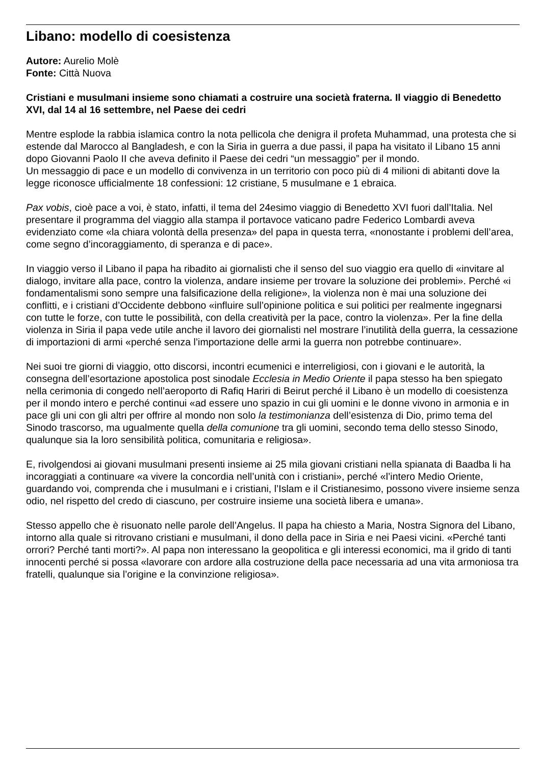Libano: modello di coesistenza
Autore: Aurelio Molè
Fonte: Città Nuova
Cristiani e musulmani insieme sono chiamati a costruire una società fraterna. Il viaggio di Benedetto XVI, dal 14 al 16 settembre, nel Paese dei cedri
Mentre esplode la rabbia islamica contro la nota pellicola che denigra il profeta Muhammad, una protesta che si estende dal Marocco al Bangladesh, e con la Siria in guerra a due passi, il papa ha visitato il Libano 15 anni dopo Giovanni Paolo II che aveva definito il Paese dei cedri “un messaggio” per il mondo.
Un messaggio di pace e un modello di convivenza in un territorio con poco più di 4 milioni di abitanti dove la legge riconosce ufficialmente 18 confessioni: 12 cristiane, 5 musulmane e 1 ebraica.
Pax vobis, cioè pace a voi, è stato, infatti, il tema del 24esimo viaggio di Benedetto XVI fuori dall’Italia. Nel presentare il programma del viaggio alla stampa il portavoce vaticano padre Federico Lombardi aveva evidenziato come «la chiara volontà della presenza» del papa in questa terra, «nonostante i problemi dell’area, come segno d’incoraggiamento, di speranza e di pace».
In viaggio verso il Libano il papa ha ribadito ai giornalisti che il senso del suo viaggio era quello di «invitare al dialogo, invitare alla pace, contro la violenza, andare insieme per trovare la soluzione dei problemi». Perché «i fondamentalismi sono sempre una falsificazione della religione», la violenza non è mai una soluzione dei conflitti, e i cristiani d’Occidente debbono «influire sull’opinione politica e sui politici per realmente ingegnarsi con tutte le forze, con tutte le possibilità, con della creatività per la pace, contro la violenza». Per la fine della violenza in Siria il papa vede utile anche il lavoro dei giornalisti nel mostrare l’inutilità della guerra, la cessazione di importazioni di armi «perché senza l’importazione delle armi la guerra non potrebbe continuare».
Nei suoi tre giorni di viaggio, otto discorsi, incontri ecumenici e interreligiosi, con i giovani e le autorità, la consegna dell’esortazione apostolica post sinodale Ecclesia in Medio Oriente il papa stesso ha ben spiegato nella cerimonia di congedo nell’aeroporto di Rafiq Hariri di Beirut perché il Libano è un modello di coesistenza per il mondo intero e perché continui «ad essere uno spazio in cui gli uomini e le donne vivono in armonia e in pace gli uni con gli altri per offrire al mondo non solo la testimonianza dell’esistenza di Dio, primo tema del Sinodo trascorso, ma ugualmente quella della comunione tra gli uomini, secondo tema dello stesso Sinodo, qualunque sia la loro sensibilità politica, comunitaria e religiosa».
E, rivolgendosi ai giovani musulmani presenti insieme ai 25 mila giovani cristiani nella spianata di Baadba li ha incoraggiati a continuare «a vivere la concordia nell’unità con i cristiani», perché «l’intero Medio Oriente, guardando voi, comprenda che i musulmani e i cristiani, l’Islam e il Cristianesimo, possono vivere insieme senza odio, nel rispetto del credo di ciascuno, per costruire insieme una società libera e umana».
Stesso appello che è risuonato nelle parole dell’Angelus. Il papa ha chiesto a Maria, Nostra Signora del Libano, intorno alla quale si ritrovano cristiani e musulmani, il dono della pace in Siria e nei Paesi vicini. «Perché tanti orrori? Perché tanti morti?». Al papa non interessano la geopolitica e gli interessi economici, ma il grido di tanti innocenti perché si possa «lavorare con ardore alla costruzione della pace necessaria ad una vita armoniosa tra fratelli, qualunque sia l’origine e la convinzione religiosa».